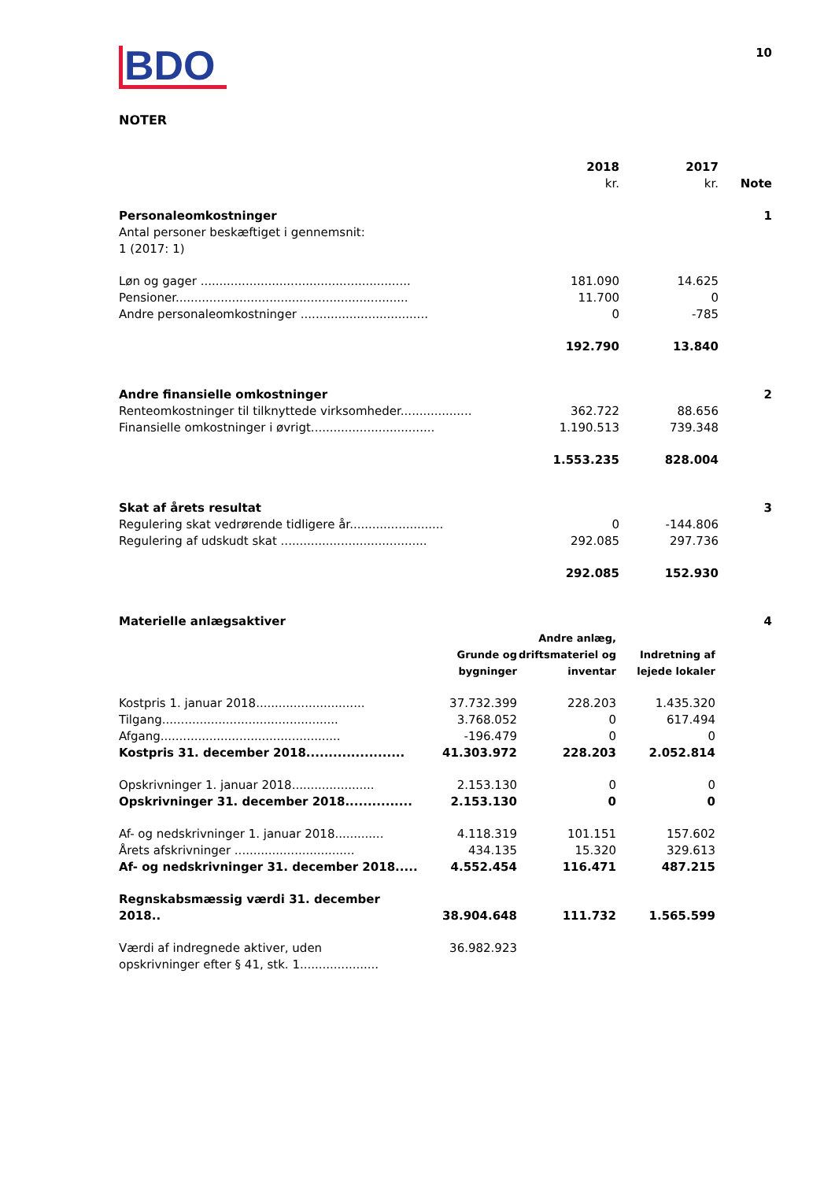BDO
10
NOTER
| | 2018 kr. | 2017 kr. | Note |
| --- | --- | --- | --- |
| Personaleomkostninger | | | 1 |
| Antal personer beskæftiget i gennemsnit: 1 (2017: 1) | | | |
| Løn og gager ........................................................ | 181.090 | 14.625 | |
| Pensioner.............................................................. | 11.700 | 0 | |
| Andre personaleomkostninger .................................. | 0 | -785 | |
| | 192.790 | 13.840 | |
| Andre finansielle omkostninger | | | 2 |
| Renteomkostninger til tilknyttede virksomheder................... | 362.722 | 88.656 | |
| Finansielle omkostninger i øvrigt................................. | 1.190.513 | 739.348 | |
| | 1.553.235 | 828.004 | |
| Skat af årets resultat | | | 3 |
| Regulering skat vedrørende tidligere år......................... | 0 | -144.806 | |
| Regulering af udskudt skat ....................................... | 292.085 | 297.736 | |
| | 292.085 | 152.930 | |
| Materielle anlægsaktiver | | | | 4 |
| | Grunde og bygninger | Andre anlæg, driftsmateriel og inventar | Indretning af lejede lokaler | |
| Kostpris 1. januar 2018............................. | 37.732.399 | 228.203 | 1.435.320 | |
| Tilgang............................................... | 3.768.052 | 0 | 617.494 | |
| Afgang................................................ | -196.479 | 0 | 0 | |
| Kostpris 31. december 2018...................... | 41.303.972 | 228.203 | 2.052.814 | |
| Opskrivninger 1. januar 2018...................... | 2.153.130 | 0 | 0 | |
| Opskrivninger 31. december 2018............... | 2.153.130 | 0 | 0 | |
| Af- og nedskrivninger 1. januar 2018............. | 4.118.319 | 101.151 | 157.602 | |
| Årets afskrivninger ................................ | 434.135 | 15.320 | 329.613 | |
| Af- og nedskrivninger 31. december 2018..... | 4.552.454 | 116.471 | 487.215 | |
| Regnskabsmæssig værdi 31. december 2018.. | 38.904.648 | 111.732 | 1.565.599 | |
| Værdi af indregnede aktiver, uden opskrivninger efter § 41, stk. 1..................... | 36.982.923 | | | |